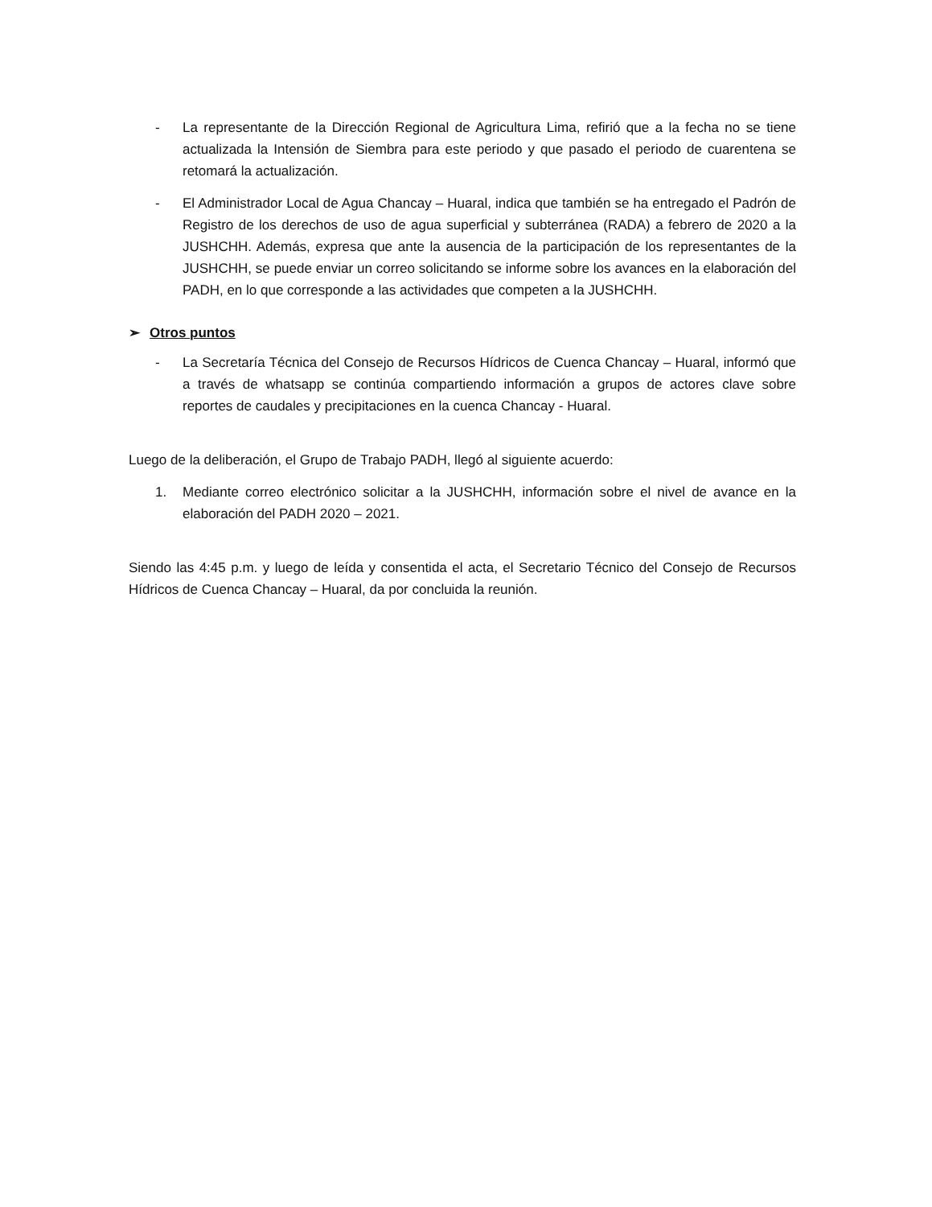- La representante de la Dirección Regional de Agricultura Lima, refirió que a la fecha no se tiene actualizada la Intensión de Siembra para este periodo y que pasado el periodo de cuarentena se retomará la actualización.
- El Administrador Local de Agua Chancay – Huaral, indica que también se ha entregado el Padrón de Registro de los derechos de uso de agua superficial y subterránea (RADA) a febrero de 2020 a la JUSHCHH. Además, expresa que ante la ausencia de la participación de los representantes de la JUSHCHH, se puede enviar un correo solicitando se informe sobre los avances en la elaboración del PADH, en lo que corresponde a las actividades que competen a la JUSHCHH.
➢ Otros puntos
- La Secretaría Técnica del Consejo de Recursos Hídricos de Cuenca Chancay – Huaral, informó que a través de whatsapp se continúa compartiendo información a grupos de actores clave sobre reportes de caudales y precipitaciones en la cuenca Chancay - Huaral.
Luego de la deliberación, el Grupo de Trabajo PADH, llegó al siguiente acuerdo:
1. Mediante correo electrónico solicitar a la JUSHCHH, información sobre el nivel de avance en la elaboración del PADH 2020 – 2021.
Siendo las 4:45 p.m. y luego de leída y consentida el acta, el Secretario Técnico del Consejo de Recursos Hídricos de Cuenca Chancay – Huaral, da por concluida la reunión.